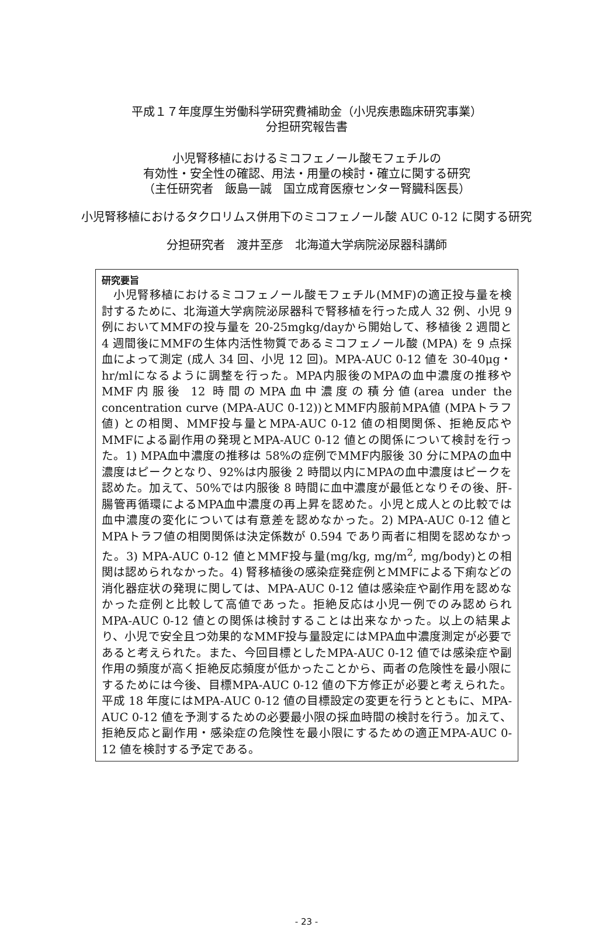平成１７年度厚生労働科学研究費補助金（小児疾患臨床研究事業）
分担研究報告書
小児腎移植におけるミコフェノール酸モフェチルの
有効性・安全性の確認、用法・用量の検討・確立に関する研究
（主任研究者　飯島一誠　国立成育医療センター腎臓科医長）
小児腎移植におけるタクロリムス併用下のミコフェノール酸 AUC 0-12 に関する研究
分担研究者　渡井至彦　北海道大学病院泌尿器科講師
研究要旨
　小児腎移植におけるミコフェノール酸モフェチル(MMF)の適正投与量を検討するために、北海道大学病院泌尿器科で腎移植を行った成人 32 例、小児 9 例においてMMFの投与量を 20-25mgkg/dayから開始して、移植後 2 週間と 4 週間後にMMFの生体内活性物質であるミコフェノール酸 (MPA) を 9 点採血によって測定 (成人 34 回、小児 12 回)。MPA-AUC 0-12 値を 30-40μg・hr/mlになるように調整を行った。MPA内服後のMPAの血中濃度の推移やMMF内服後 12 時間のMPA血中濃度の積分値(area under the concentration curve (MPA-AUC 0-12))とMMF内服前MPA値 (MPAトラフ値) との相関、MMF投与量とMPA-AUC 0-12 値の相関関係、拒絶反応やMMFによる副作用の発現とMPA-AUC 0-12 値との関係について検討を行った。1) MPA血中濃度の推移は 58%の症例でMMF内服後 30 分にMPAの血中濃度はピークとなり、92%は内服後 2 時間以内にMPAの血中濃度はピークを認めた。加えて、50%では内服後 8 時間に血中濃度が最低となりその後、肝-腸管再循環によるMPA血中濃度の再上昇を認めた。小児と成人との比較では血中濃度の変化については有意差を認めなかった。2) MPA-AUC 0-12 値とMPAトラフ値の相関関係は決定係数が 0.594 であり両者に相関を認めなかった。3) MPA-AUC 0-12 値とMMF投与量(mg/kg, mg/m<sup>2</sup>, mg/body)との相関は認められなかった。4) 腎移植後の感染症発症例とMMFによる下痢などの消化器症状の発現に関しては、MPA-AUC 0-12 値は感染症や副作用を認めなかった症例と比較して高値であった。拒絶反応は小児一例でのみ認められMPA-AUC 0-12 値との関係は検討することは出来なかった。以上の結果より、小児で安全且つ効果的なMMF投与量設定にはMPA血中濃度測定が必要であると考えられた。また、今回目標としたMPA-AUC 0-12 値では感染症や副作用の頻度が高く拒絶反応頻度が低かったことから、両者の危険性を最小限にするためには今後、目標MPA-AUC 0-12 値の下方修正が必要と考えられた。平成 18 年度にはMPA-AUC 0-12 値の目標設定の変更を行うとともに、MPA-AUC 0-12 値を予測するための必要最小限の採血時間の検討を行う。加えて、拒絶反応と副作用・感染症の危険性を最小限にするための適正MPA-AUC 0-12 値を検討する予定である。
- 23 -